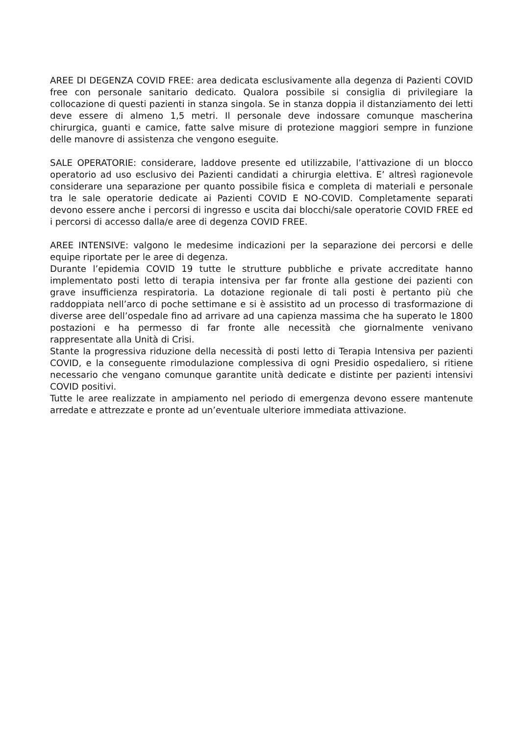AREE DI DEGENZA COVID FREE: area dedicata esclusivamente alla degenza di Pazienti COVID free con personale sanitario dedicato. Qualora possibile si consiglia di privilegiare la collocazione di questi pazienti in stanza singola. Se in stanza doppia il distanziamento dei letti deve essere di almeno 1,5 metri. Il personale deve indossare comunque mascherina chirurgica, guanti e camice, fatte salve misure di protezione maggiori sempre in funzione delle manovre di assistenza che vengono eseguite.
SALE OPERATORIE: considerare, laddove presente ed utilizzabile, l’attivazione di un blocco operatorio ad uso esclusivo dei Pazienti candidati a chirurgia elettiva. E’ altresì ragionevole considerare una separazione per quanto possibile fisica e completa di materiali e personale tra le sale operatorie dedicate ai Pazienti COVID E NO-COVID. Completamente separati devono essere anche i percorsi di ingresso e uscita dai blocchi/sale operatorie COVID FREE ed i percorsi di accesso dalla/e aree di degenza COVID FREE.
AREE INTENSIVE: valgono le medesime indicazioni per la separazione dei percorsi e delle equipe riportate per le aree di degenza.
Durante l’epidemia COVID 19 tutte le strutture pubbliche e private accreditate hanno implementato posti letto di terapia intensiva per far fronte alla gestione dei pazienti con grave insufficienza respiratoria. La dotazione regionale di tali posti è pertanto più che raddoppiata nell’arco di poche settimane e si è assistito ad un processo di trasformazione di diverse aree dell’ospedale fino ad arrivare ad una capienza massima che ha superato le 1800 postazioni e ha permesso di far fronte alle necessità che giornalmente venivano rappresentate alla Unità di Crisi.
Stante la progressiva riduzione della necessità di posti letto di Terapia Intensiva per pazienti COVID, e la conseguente rimodulazione complessiva di ogni Presidio ospedaliero, si ritiene necessario che vengano comunque garantite unità dedicate e distinte per pazienti intensivi COVID positivi.
Tutte le aree realizzate in ampiamento nel periodo di emergenza devono essere mantenute arredate e attrezzate e pronte ad un’eventuale ulteriore immediata attivazione.